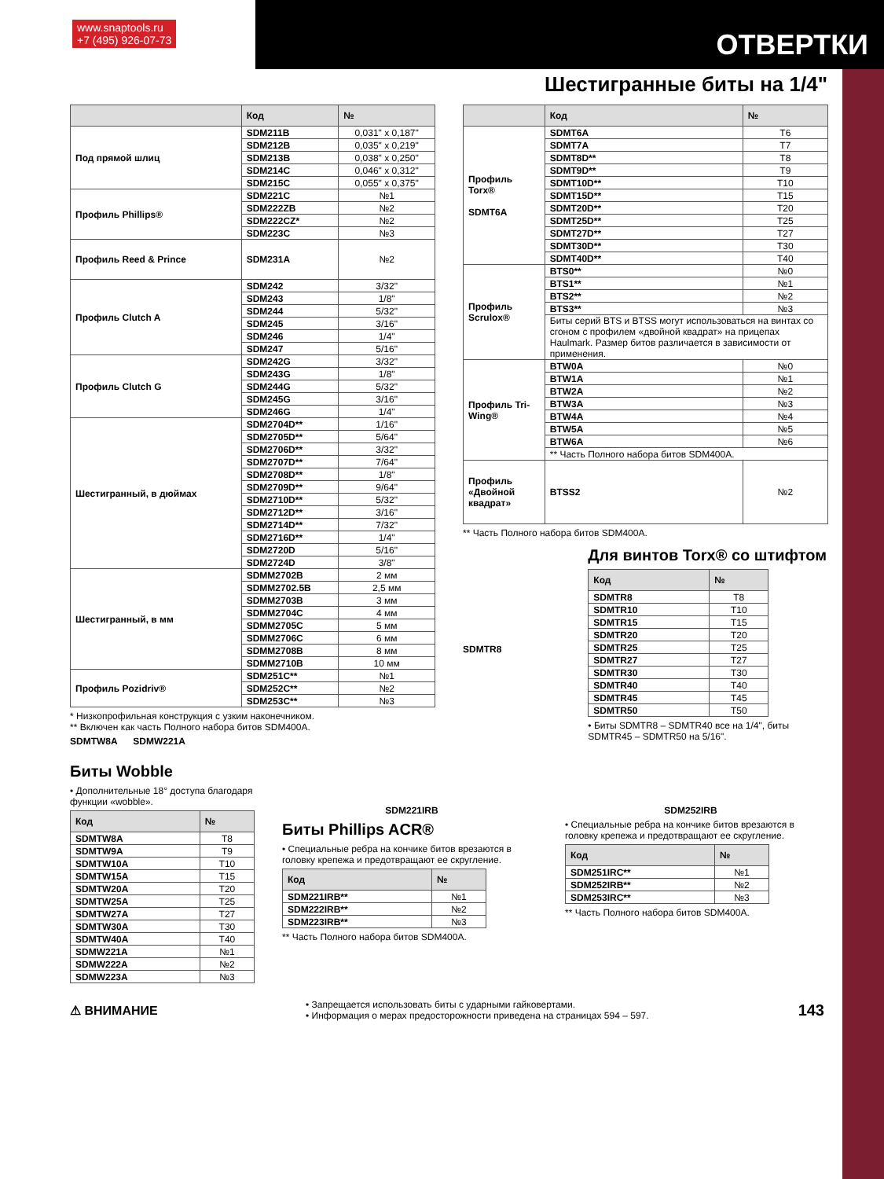www.snaptools.ru
+7 (495) 926-07-73
ОТВЕРТКИ
Шестигранные биты на 1/4"
| | Код | № |
| --- | --- | --- |
| Под прямой шлиц | SDM211B | 0,031" x 0,187" |
| | SDM212B | 0,035" x 0,219" |
| | SDM213B | 0,038" x 0,250" |
| | SDM214C | 0,046" x 0,312" |
| | SDM215C | 0,055" x 0,375" |
| Профиль Phillips® | SDM221C | №1 |
| | SDM222ZB | №2 |
| | SDM222CZ* | №2 |
| | SDM223C | №3 |
| Профиль Reed & Prince | SDM231A | №2 |
| Профиль Clutch A | SDM242 | 3/32" |
| | SDM243 | 1/8" |
| | SDM244 | 5/32" |
| | SDM245 | 3/16" |
| | SDM246 | 1/4" |
| | SDM247 | 5/16" |
| Профиль Clutch G | SDM242G | 3/32" |
| | SDM243G | 1/8" |
| | SDM244G | 5/32" |
| | SDM245G | 3/16" |
| | SDM246G | 1/4" |
| Шестигранный, в дюймах | SDM2704D** | 1/16" |
| | SDM2705D** | 5/64" |
| | SDM2706D** | 3/32" |
| | SDM2707D** | 7/64" |
| | SDM2708D** | 1/8" |
| | SDM2709D** | 9/64" |
| | SDM2710D** | 5/32" |
| | SDM2712D** | 3/16" |
| | SDM2714D** | 7/32" |
| | SDM2716D** | 1/4" |
| | SDM2720D | 5/16" |
| | SDM2724D | 3/8" |
| Шестигранный, в мм | SDMM2702B | 2 мм |
| | SDMM2702.5B | 2,5 мм |
| | SDMM2703B | 3 мм |
| | SDMM2704C | 4 мм |
| | SDMM2705C | 5 мм |
| | SDMM2706C | 6 мм |
| | SDMM2708B | 8 мм |
| | SDMM2710B | 10 мм |
| Профиль Pozidriv® | SDM251C** | №1 |
| | SDM252C** | №2 |
| | SDM253C** | №3 |
* Низкопрофильная конструкция с узким наконечником.
** Включен как часть Полного набора битов SDM400A.
SDMTW8A SDMW221A
| | Код | № |
| --- | --- | --- |
| Профиль Torx® SDMT6A | SDMT6A | T6 |
| | SDMT7A | T7 |
| | SDMT8D** | T8 |
| | SDMT9D** | T9 |
| | SDMT10D** | T10 |
| | SDMT15D** | T15 |
| | SDMT20D** | T20 |
| | SDMT25D** | T25 |
| | SDMT27D** | T27 |
| | SDMT30D** | T30 |
| | SDMT40D** | T40 |
| Профиль Scrulox® | BTS0** | №0 |
| | BTS1** | №1 |
| | BTS2** | №2 |
| | BTS3** | №3 |
| | Биты серий BTS и BTSS могут использоваться на винтах со сгоном с профилем «двойной квадрат» на прицепах Haulmark. Размер битов различается в зависимости от применения. | |
| Профиль Tri-Wing® | BTW0A | №0 |
| | BTW1A | №1 |
| | BTW2A | №2 |
| | BTW3A | №3 |
| | BTW4A | №4 |
| | BTW5A | №5 |
| | BTW6A | №6 |
| | ** Часть Полного набора битов SDM400A. | |
| Профиль «Двойной квадрат» | BTSS2 | №2 |
** Часть Полного набора битов SDM400A.
SDMTR8
Для винтов Torx® со штифтом
| Код | № |
| --- | --- |
| SDMTR8 | T8 |
| SDMTR10 | T10 |
| SDMTR15 | T15 |
| SDMTR20 | T20 |
| SDMTR25 | T25 |
| SDMTR27 | T27 |
| SDMTR30 | T30 |
| SDMTR40 | T40 |
| SDMTR45 | T45 |
| SDMTR50 | T50 |
• Биты SDMTR8 – SDMTR40 все на 1/4", биты SDMTR45 – SDMTR50 на 5/16".
Биты Wobble
• Дополнительные 18° доступа благодаря функции «wobble».
| Код | № |
| --- | --- |
| SDMTW8A | T8 |
| SDMTW9A | T9 |
| SDMTW10A | T10 |
| SDMTW15A | T15 |
| SDMTW20A | T20 |
| SDMTW25A | T25 |
| SDMTW27A | T27 |
| SDMTW30A | T30 |
| SDMTW40A | T40 |
| SDMW221A | №1 |
| SDMW222A | №2 |
| SDMW223A | №3 |
SDM221IRB
Биты Phillips ACR®
• Специальные ребра на кончике битов врезаются в головку крепежа и предотвращают ее скругление.
| Код | № |
| --- | --- |
| SDM221IRB** | №1 |
| SDM222IRB** | №2 |
| SDM223IRB** | №3 |
** Часть Полного набора битов SDM400A.
SDM252IRB
• Специальные ребра на кончике битов врезаются в головку крепежа и предотвращают ее скругление.
| Код | № |
| --- | --- |
| SDM251IRC** | №1 |
| SDM252IRB** | №2 |
| SDM253IRC** | №3 |
** Часть Полного набора битов SDM400A.
⚠ ВНИМАНИЕ
• Запрещается использовать биты с ударными гайковертами.
• Информация о мерах предосторожности приведена на страницах 594 – 597.
143